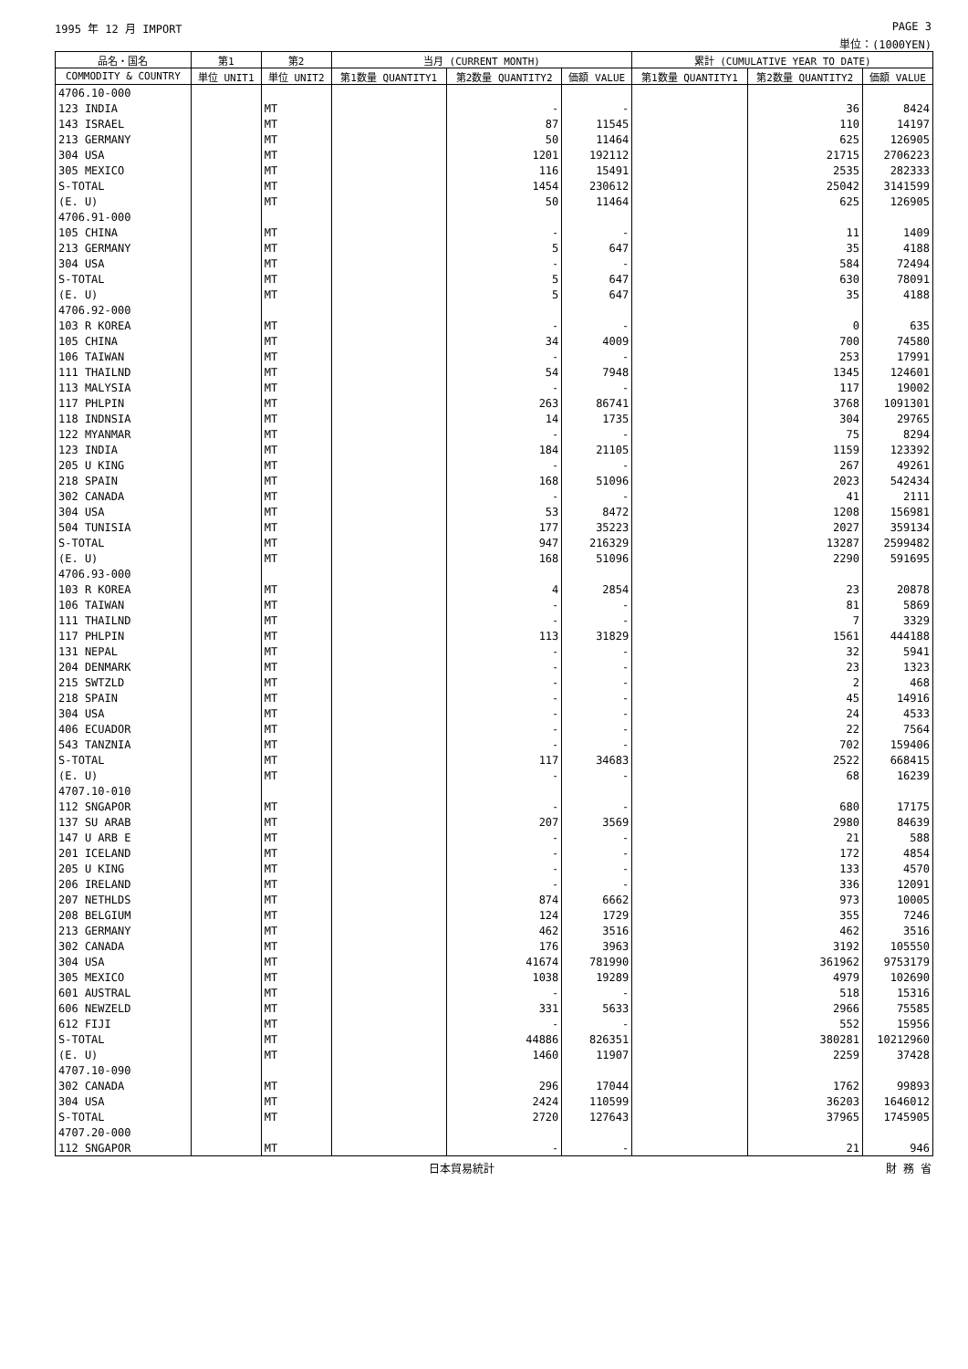1995 年 12 月 IMPORT PAGE 3
単位：(1000YEN)
| 品名・国名 | 第1 | 第2 | 当月 (CURRENT MONTH) | | | 累計 (CUMULATIVE YEAR TO DATE) | | |
| --- | --- | --- | --- | --- | --- | --- | --- | --- |
| COMMODITY & COUNTRY | 単位 UNIT1 | 単位 UNIT2 | 第1数量 QUANTITY1 | 第2数量 QUANTITY2 | 価額 VALUE | 第1数量 QUANTITY1 | 第2数量 QUANTITY2 | 価額 VALUE |
| 4706.10-000 | | | | | | | | |
| 123 INDIA | | MT | | - | - | | 36 | 8424 |
| 143 ISRAEL | | MT | | 87 | 11545 | | 110 | 14197 |
| 213 GERMANY | | MT | | 50 | 11464 | | 625 | 126905 |
| 304 USA | | MT | | 1201 | 192112 | | 21715 | 2706223 |
| 305 MEXICO | | MT | | 116 | 15491 | | 2535 | 282333 |
| S-TOTAL | | MT | | 1454 | 230612 | | 25042 | 3141599 |
| (E. U) | | MT | | 50 | 11464 | | 625 | 126905 |
| 4706.91-000 | | | | | | | | |
| 105 CHINA | | MT | | - | - | | 11 | 1409 |
| 213 GERMANY | | MT | | 5 | 647 | | 35 | 4188 |
| 304 USA | | MT | | - | - | | 584 | 72494 |
| S-TOTAL | | MT | | 5 | 647 | | 630 | 78091 |
| (E. U) | | MT | | 5 | 647 | | 35 | 4188 |
| 4706.92-000 | | | | | | | | |
| 103 R KOREA | | MT | | - | - | | 0 | 635 |
| 105 CHINA | | MT | | 34 | 4009 | | 700 | 74580 |
| 106 TAIWAN | | MT | | - | - | | 253 | 17991 |
| 111 THAILND | | MT | | 54 | 7948 | | 1345 | 124601 |
| 113 MALYSIA | | MT | | - | - | | 117 | 19002 |
| 117 PHLPIN | | MT | | 263 | 86741 | | 3768 | 1091301 |
| 118 INDNSIA | | MT | | 14 | 1735 | | 304 | 29765 |
| 122 MYANMAR | | MT | | - | - | | 75 | 8294 |
| 123 INDIA | | MT | | 184 | 21105 | | 1159 | 123392 |
| 205 U KING | | MT | | - | - | | 267 | 49261 |
| 218 SPAIN | | MT | | 168 | 51096 | | 2023 | 542434 |
| 302 CANADA | | MT | | - | - | | 41 | 2111 |
| 304 USA | | MT | | 53 | 8472 | | 1208 | 156981 |
| 504 TUNISIA | | MT | | 177 | 35223 | | 2027 | 359134 |
| S-TOTAL | | MT | | 947 | 216329 | | 13287 | 2599482 |
| (E. U) | | MT | | 168 | 51096 | | 2290 | 591695 |
| 4706.93-000 | | | | | | | | |
| 103 R KOREA | | MT | | 4 | 2854 | | 23 | 20878 |
| 106 TAIWAN | | MT | | - | - | | 81 | 5869 |
| 111 THAILND | | MT | | - | - | | 7 | 3329 |
| 117 PHLPIN | | MT | | 113 | 31829 | | 1561 | 444188 |
| 131 NEPAL | | MT | | - | - | | 32 | 5941 |
| 204 DENMARK | | MT | | - | - | | 23 | 1323 |
| 215 SWTZLD | | MT | | - | - | | 2 | 468 |
| 218 SPAIN | | MT | | - | - | | 45 | 14916 |
| 304 USA | | MT | | - | - | | 24 | 4533 |
| 406 ECUADOR | | MT | | - | - | | 22 | 7564 |
| 543 TANZNIA | | MT | | - | - | | 702 | 159406 |
| S-TOTAL | | MT | | 117 | 34683 | | 2522 | 668415 |
| (E. U) | | MT | | - | - | | 68 | 16239 |
| 4707.10-010 | | | | | | | | |
| 112 SNGAPOR | | MT | | - | - | | 680 | 17175 |
| 137 SU ARAB | | MT | | 207 | 3569 | | 2980 | 84639 |
| 147 U ARB E | | MT | | - | - | | 21 | 588 |
| 201 ICELAND | | MT | | - | - | | 172 | 4854 |
| 205 U KING | | MT | | - | - | | 133 | 4570 |
| 206 IRELAND | | MT | | - | - | | 336 | 12091 |
| 207 NETHLDS | | MT | | 874 | 6662 | | 973 | 10005 |
| 208 BELGIUM | | MT | | 124 | 1729 | | 355 | 7246 |
| 213 GERMANY | | MT | | 462 | 3516 | | 462 | 3516 |
| 302 CANADA | | MT | | 176 | 3963 | | 3192 | 105550 |
| 304 USA | | MT | | 41674 | 781990 | | 361962 | 9753179 |
| 305 MEXICO | | MT | | 1038 | 19289 | | 4979 | 102690 |
| 601 AUSTRAL | | MT | | - | - | | 518 | 15316 |
| 606 NEWZELD | | MT | | 331 | 5633 | | 2966 | 75585 |
| 612 FIJI | | MT | | - | - | | 552 | 15956 |
| S-TOTAL | | MT | | 44886 | 826351 | | 380281 | 10212960 |
| (E. U) | | MT | | 1460 | 11907 | | 2259 | 37428 |
| 4707.10-090 | | | | | | | | |
| 302 CANADA | | MT | | 296 | 17044 | | 1762 | 99893 |
| 304 USA | | MT | | 2424 | 110599 | | 36203 | 1646012 |
| S-TOTAL | | MT | | 2720 | 127643 | | 37965 | 1745905 |
| 4707.20-000 | | | | | | | | |
| 112 SNGAPOR | | MT | | - | - | | 21 | 946 |
日本貿易統計 財 務 省